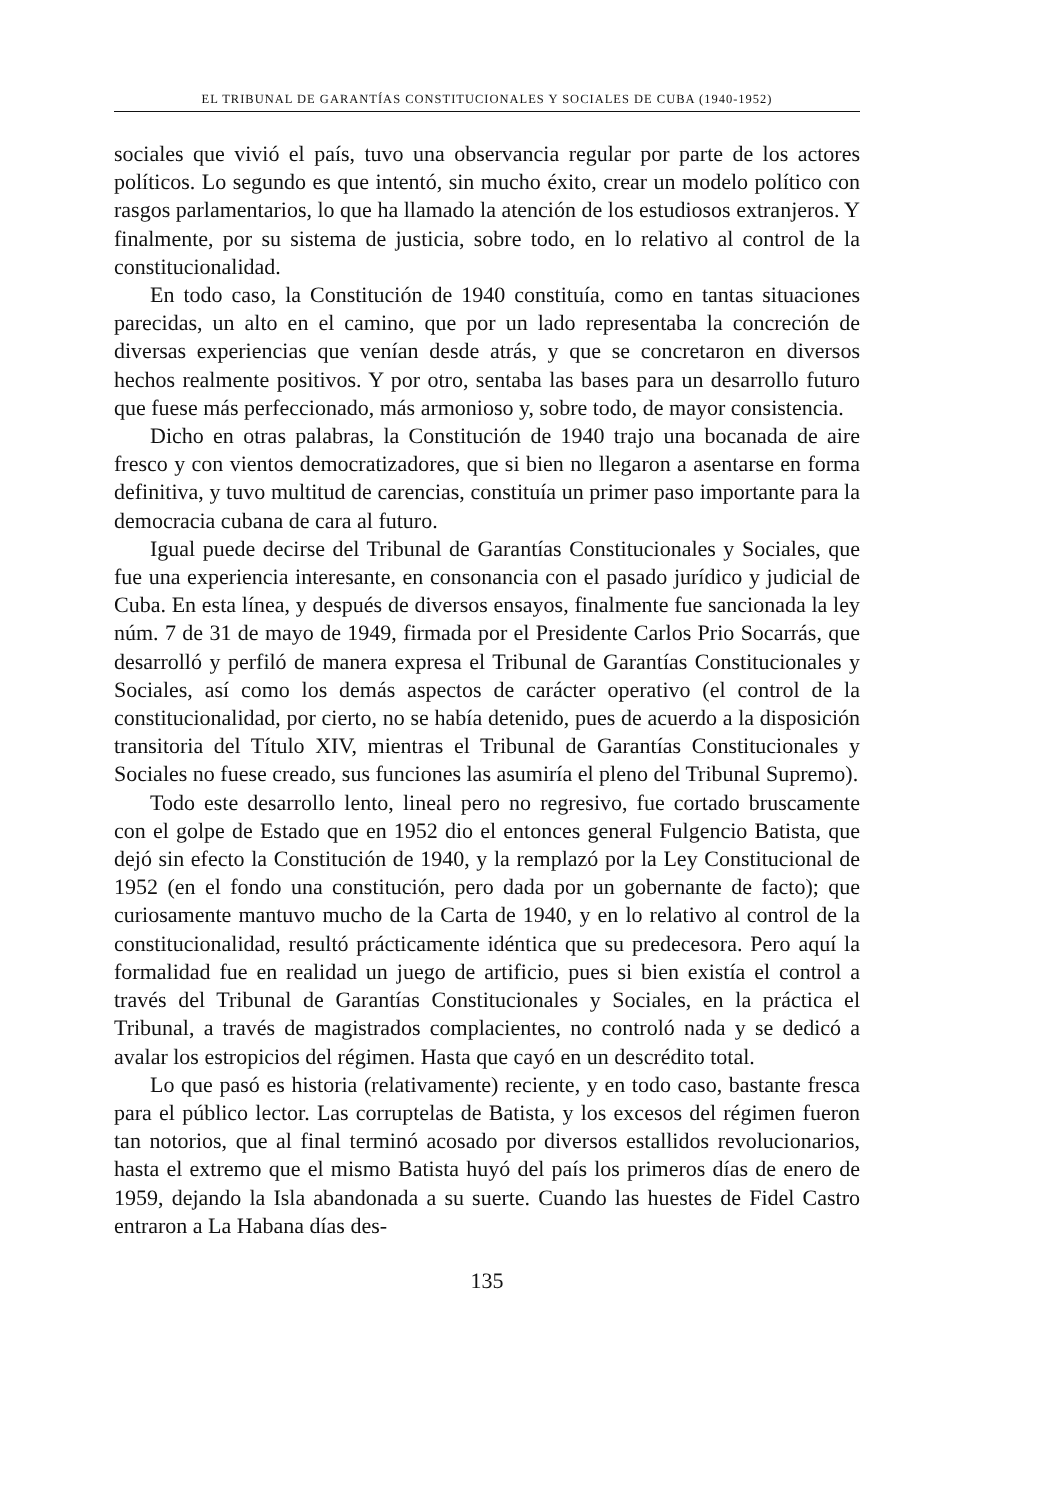EL TRIBUNAL DE GARANTÍAS CONSTITUCIONALES Y SOCIALES DE CUBA (1940-1952)
sociales que vivió el país, tuvo una observancia regular por parte de los actores políticos. Lo segundo es que intentó, sin mucho éxito, crear un modelo político con rasgos parlamentarios, lo que ha llamado la atención de los estudiosos extranjeros. Y finalmente, por su sistema de justicia, sobre todo, en lo relativo al control de la constitucionalidad.
En todo caso, la Constitución de 1940 constituía, como en tantas situaciones parecidas, un alto en el camino, que por un lado representaba la concreción de diversas experiencias que venían desde atrás, y que se concretaron en diversos hechos realmente positivos. Y por otro, sentaba las bases para un desarrollo futuro que fuese más perfeccionado, más armonioso y, sobre todo, de mayor consistencia.
Dicho en otras palabras, la Constitución de 1940 trajo una bocanada de aire fresco y con vientos democratizadores, que si bien no llegaron a asentarse en forma definitiva, y tuvo multitud de carencias, constituía un primer paso importante para la democracia cubana de cara al futuro.
Igual puede decirse del Tribunal de Garantías Constitucionales y Sociales, que fue una experiencia interesante, en consonancia con el pasado jurídico y judicial de Cuba. En esta línea, y después de diversos ensayos, finalmente fue sancionada la ley núm. 7 de 31 de mayo de 1949, firmada por el Presidente Carlos Prio Socarrás, que desarrolló y perfiló de manera expresa el Tribunal de Garantías Constitucionales y Sociales, así como los demás aspectos de carácter operativo (el control de la constitucionalidad, por cierto, no se había detenido, pues de acuerdo a la disposición transitoria del Título XIV, mientras el Tribunal de Garantías Constitucionales y Sociales no fuese creado, sus funciones las asumiría el pleno del Tribunal Supremo).
Todo este desarrollo lento, lineal pero no regresivo, fue cortado bruscamente con el golpe de Estado que en 1952 dio el entonces general Fulgencio Batista, que dejó sin efecto la Constitución de 1940, y la remplazó por la Ley Constitucional de 1952 (en el fondo una constitución, pero dada por un gobernante de facto); que curiosamente mantuvo mucho de la Carta de 1940, y en lo relativo al control de la constitucionalidad, resultó prácticamente idéntica que su predecesora. Pero aquí la formalidad fue en realidad un juego de artificio, pues si bien existía el control a través del Tribunal de Garantías Constitucionales y Sociales, en la práctica el Tribunal, a través de magistrados complacientes, no controló nada y se dedicó a avalar los estropicios del régimen. Hasta que cayó en un descrédito total.
Lo que pasó es historia (relativamente) reciente, y en todo caso, bastante fresca para el público lector. Las corruptelas de Batista, y los excesos del régimen fueron tan notorios, que al final terminó acosado por diversos estallidos revolucionarios, hasta el extremo que el mismo Batista huyó del país los primeros días de enero de 1959, dejando la Isla abandonada a su suerte. Cuando las huestes de Fidel Castro entraron a La Habana días des-
135